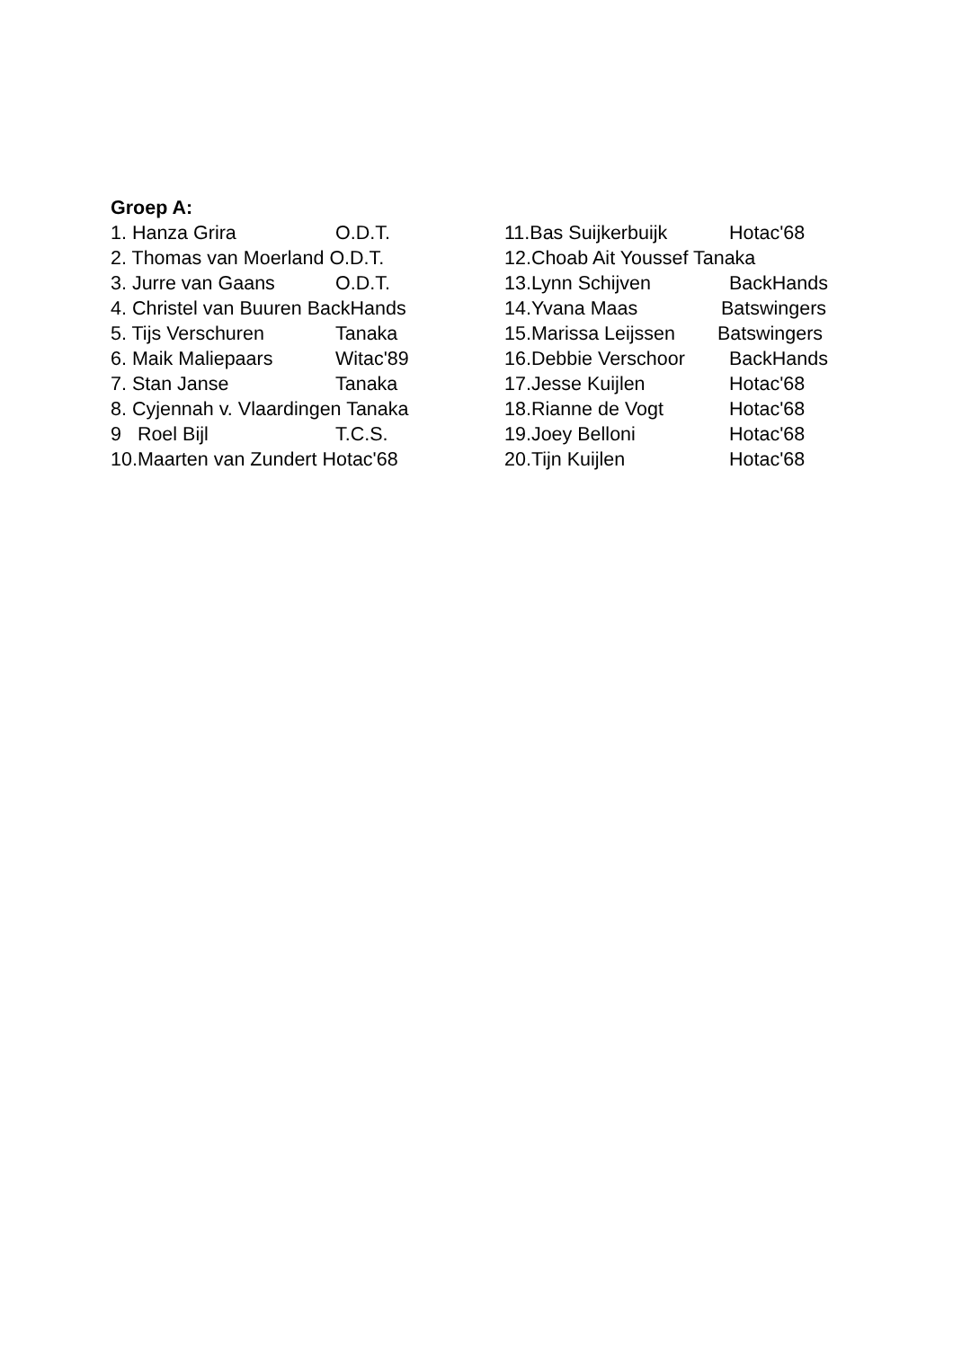Groep A:
1. Hanza Grira O.D.T.
2. Thomas van Moerland O.D.T.
3. Jurre van Gaans O.D.T.
4. Christel van Buuren BackHands
5. Tijs Verschuren Tanaka
6. Maik Maliepaars Witac'89
7. Stan Janse Tanaka
8. Cyjennah v. Vlaardingen Tanaka
9 Roel Bijl T.C.S.
10.Maarten van Zundert Hotac'68
11.Bas Suijkerbuijk Hotac'68
12.Choab Ait Youssef Tanaka
13.Lynn Schijven BackHands
14.Yvana Maas Batswingers
15.Marissa Leijssen Batswingers
16.Debbie Verschoor BackHands
17.Jesse Kuijlen Hotac'68
18.Rianne de Vogt Hotac'68
19.Joey Belloni Hotac'68
20.Tijn Kuijlen Hotac'68